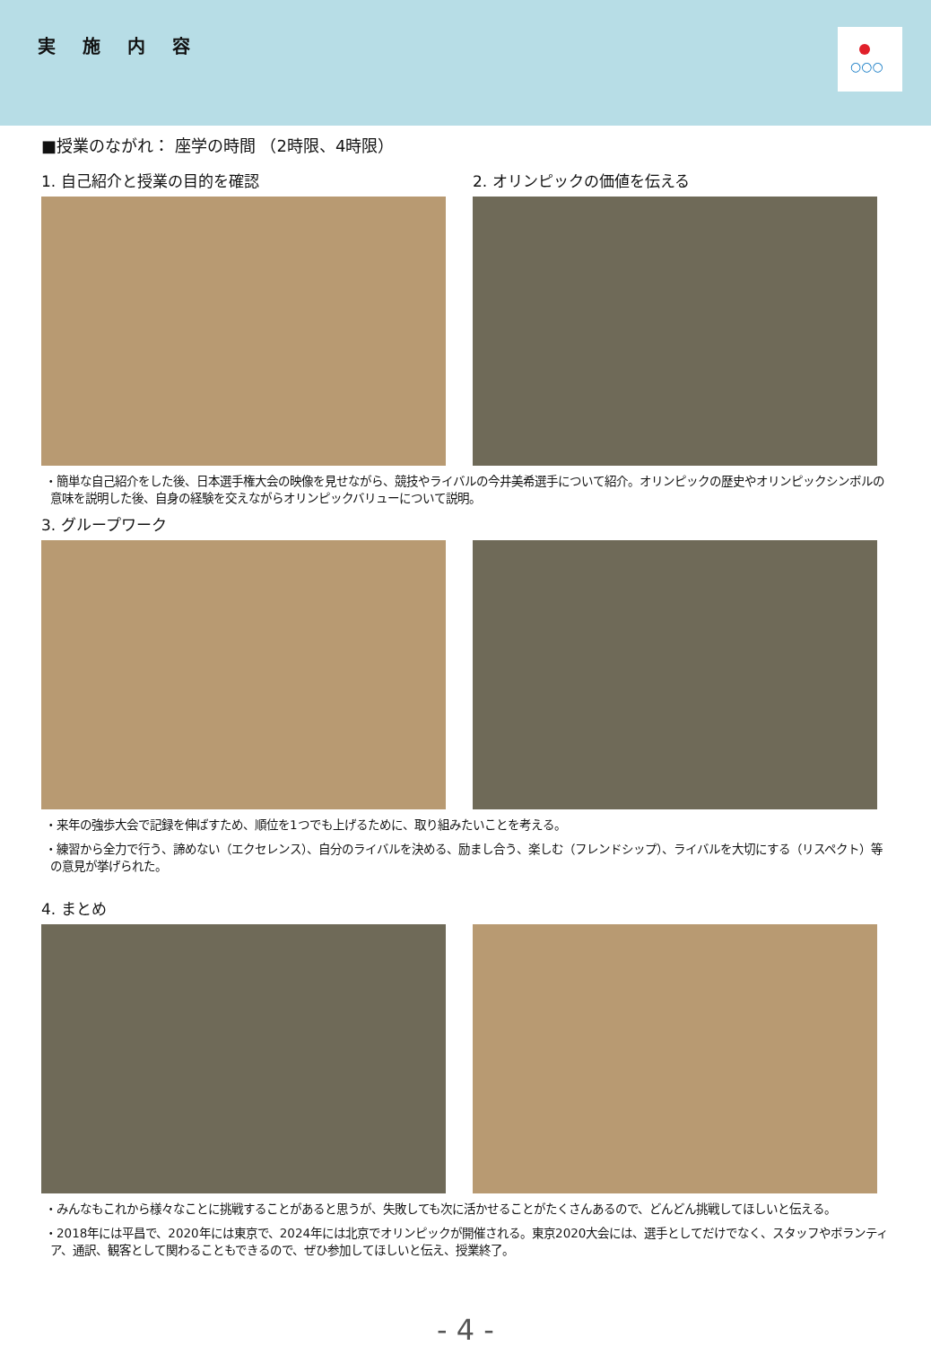実施内容
○○○
■授業のながれ： 座学の時間 （2時限、4時限）
1. 自己紹介と授業の目的を確認 2. オリンピックの価値を伝える
・簡単な自己紹介をした後、日本選手権大会の映像を見せながら、競技やライバルの今井美希選手について紹介。オリンピックの歴史やオリンピックシンボルの意味を説明した後、自身の経験を交えながらオリンピックバリューについて説明。
3. グループワーク
・来年の強歩大会で記録を伸ばすため、順位を1つでも上げるために、取り組みたいことを考える。
・練習から全力で行う、諦めない（エクセレンス）、自分のライバルを決める、励まし合う、楽しむ（フレンドシップ）、ライバルを大切にする（リスペクト）等の意見が挙げられた。
4. まとめ
・みんなもこれから様々なことに挑戦することがあると思うが、失敗しても次に活かせることがたくさんあるので、どんどん挑戦してほしいと伝える。
・2018年には平昌で、2020年には東京で、2024年には北京でオリンピックが開催される。東京2020大会には、選手としてだけでなく、スタッフやボランティア、通訳、観客として関わることもできるので、ぜひ参加してほしいと伝え、授業終了。
- 4 -